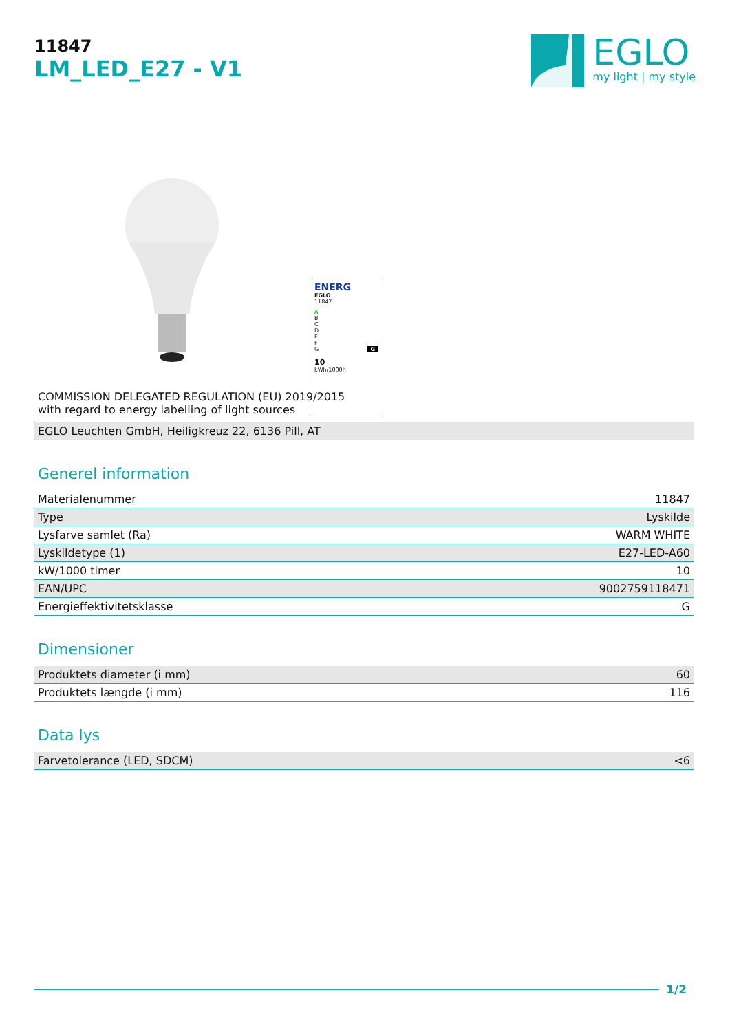11847
LM_LED_E27 - V1
EGLO
my light | my style
ENERG
EGLO
11847
A
B
C
D
E
F
G G
10
kWh/1000h
COMMISSION DELEGATED REGULATION (EU) 2019/2015
with regard to energy labelling of light sources
| EGLO Leuchten GmbH, Heiligkreuz 22, 6136 Pill, AT |
Generel information
| Materialenummer | 11847 |
| Type | Lyskilde |
| Lysfarve samlet (Ra) | WARM WHITE |
| Lyskildetype (1) | E27-LED-A60 |
| kW/1000 timer | 10 |
| EAN/UPC | 9002759118471 |
| Energieffektivitetsklasse | G |
Dimensioner
| Produktets diameter (i mm) | 60 |
| Produktets længde (i mm) | 116 |
Data lys
| Farvetolerance (LED, SDCM) | <6 |
1/2